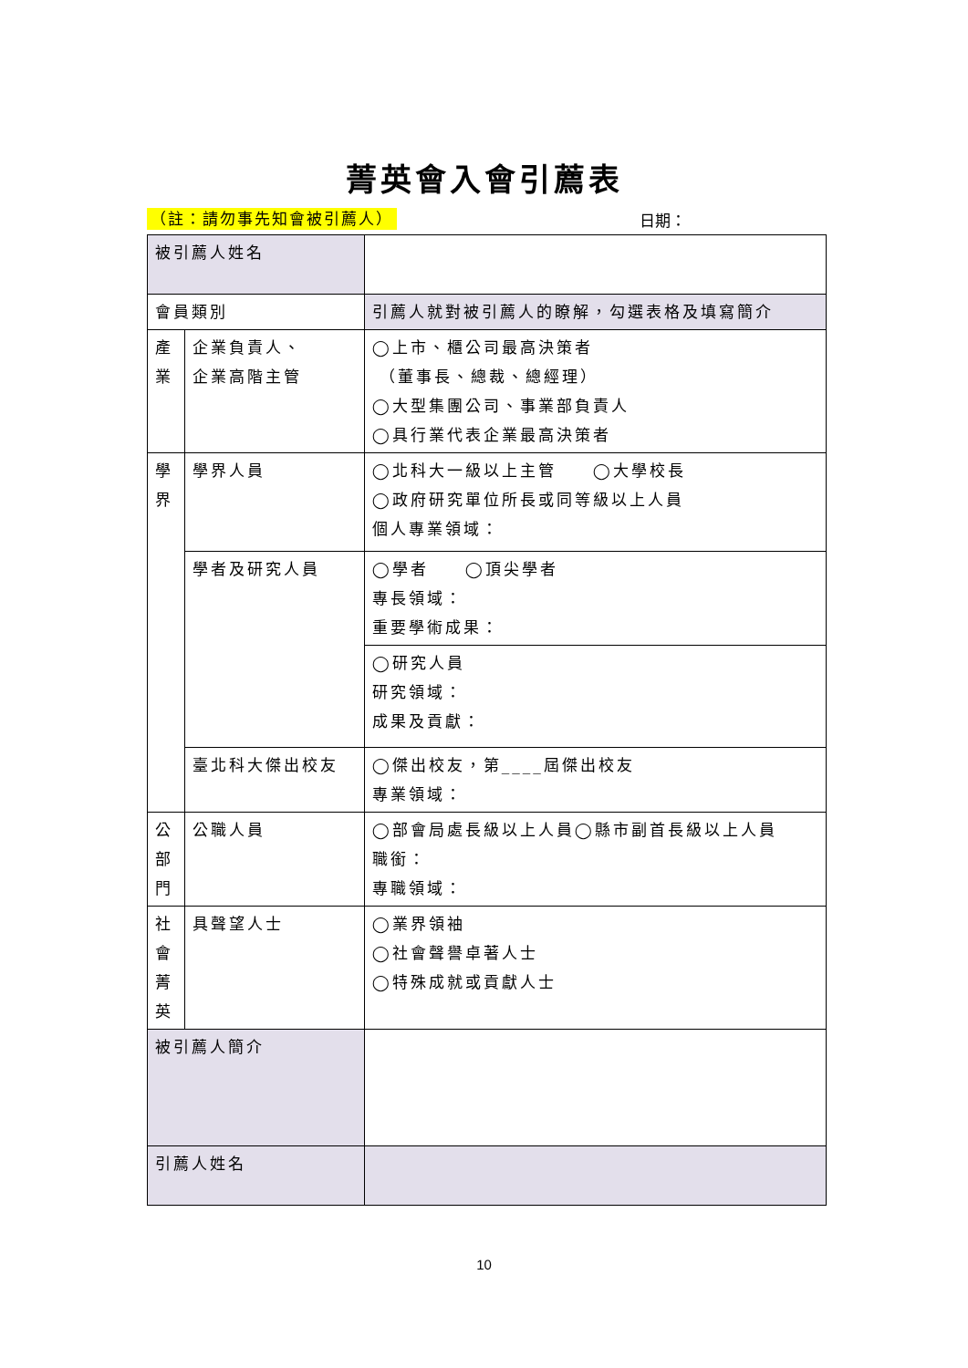菁英會入會引薦表
（註：請勿事先知會被引薦人） 日期：
| 被引薦人姓名 | | |
| 會員類別 | | 引薦人就對被引薦人的瞭解，勾選表格及填寫簡介 |
| 產 業 | 企業負責人、 企業高階主管 | ◯上市、櫃公司最高決策者 （董事長、總裁、總經理） ◯大型集團公司、事業部負責人 ◯具行業代表企業最高決策者 |
| 學 界 | 學界人員 | ◯北科大一級以上主管 ◯大學校長 ◯政府研究單位所長或同等級以上人員 個人專業領域： |
| | 學者及研究人員 | ◯學者 ◯頂尖學者 專長領域： 重要學術成果： |
| | | ◯研究人員 研究領域： 成果及貢獻： |
| | 臺北科大傑出校友 | ◯傑出校友，第____屆傑出校友 專業領域： |
| 公 部 門 | 公職人員 | ◯部會局處長級以上人員◯縣市副首長級以上人員 職銜： 專職領域： |
| 社 會 菁 英 | 具聲望人士 | ◯業界領袖 ◯社會聲譽卓著人士 ◯特殊成就或貢獻人士 |
| 被引薦人簡介 | | |
| 引薦人姓名 | | |
10